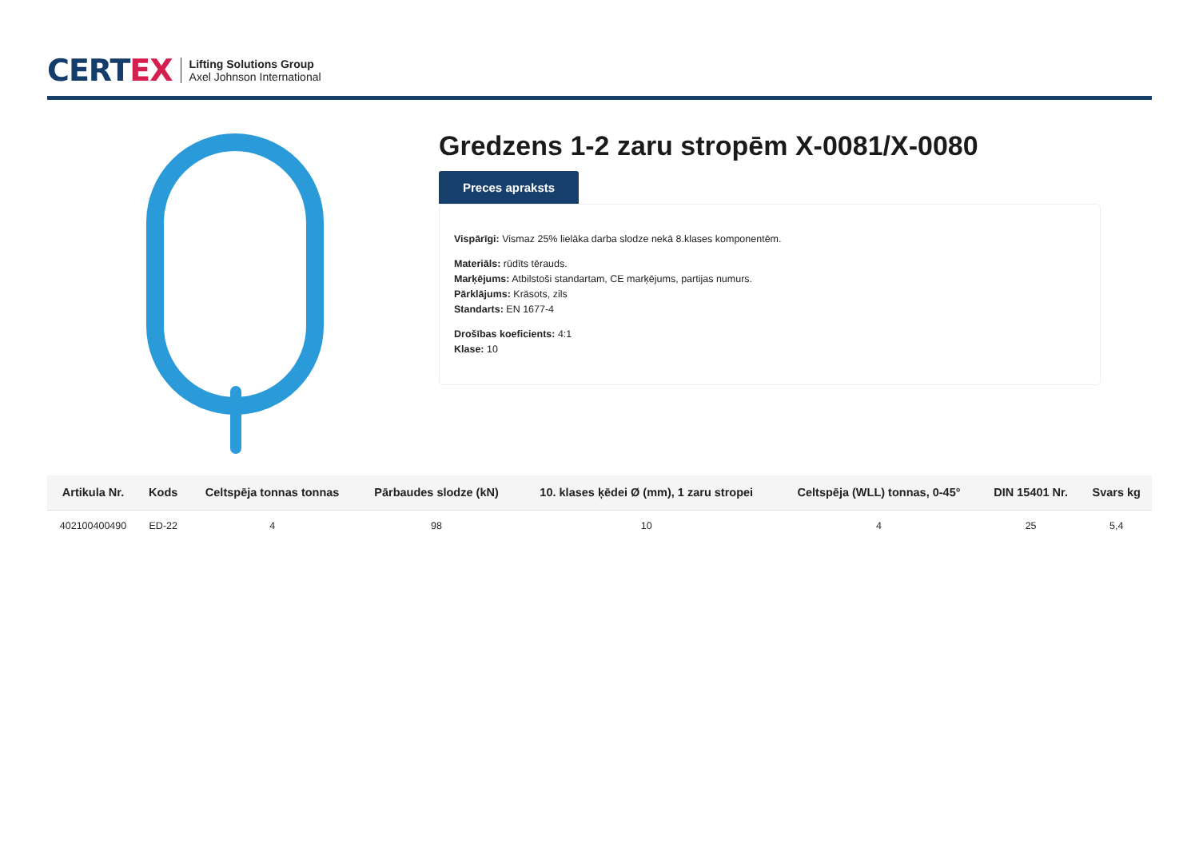CERTEX
Lifting Solutions Group
Axel Johnson International
Gredzens 1-2 zaru stropēm X-0081/X-0080
Preces apraksts
Vispārīgi: Vismaz 25% lielāka darba slodze nekā 8.klases komponentēm.
Materiāls: rūdīts tērauds.
Marķējums: Atbilstoši standartam, CE marķējums, partijas numurs.
Pārklājums: Krāsots, zils
Standarts: EN 1677-4
Drošības koeficients: 4:1
Klase: 10
| Artikula Nr. | Kods | Celtspēja tonnas tonnas | Pārbaudes slodze (kN) | 10. klases ķēdei Ø (mm), 1 zaru stropei | Celtspēja (WLL) tonnas, 0-45° | DIN 15401 Nr. | Svars kg |
| --- | --- | --- | --- | --- | --- | --- | --- |
| 402100400490 | ED-22 | 4 | 98 | 10 | 4 | 25 | 5,4 |